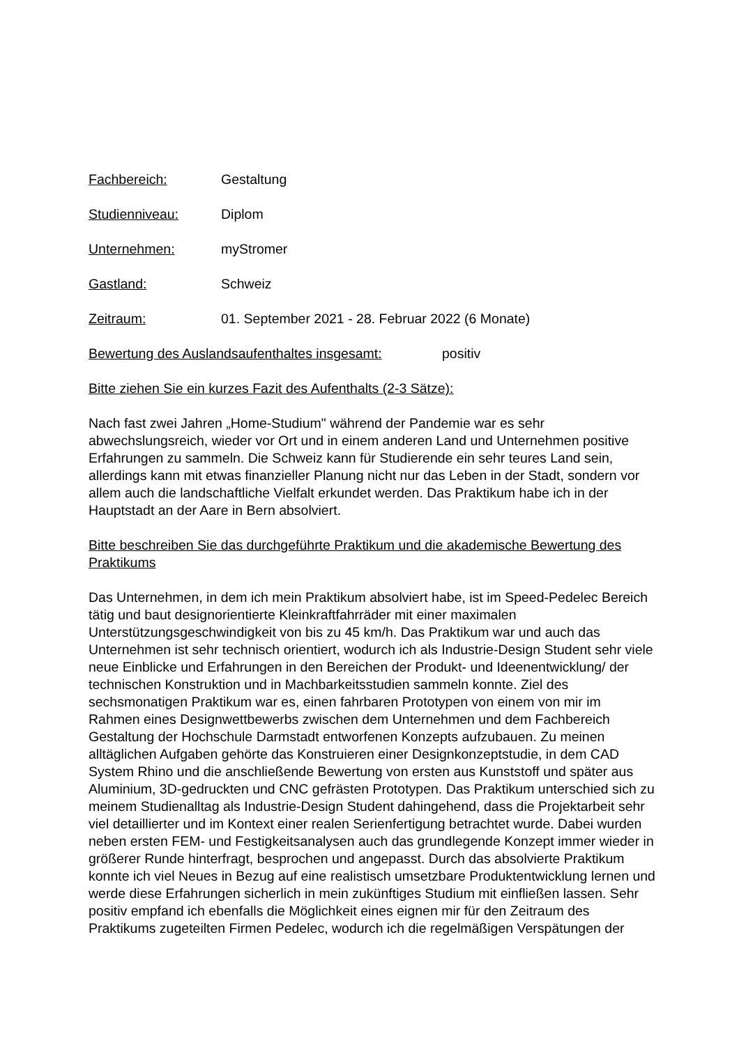Fachbereich: Gestaltung
Studienniveau: Diplom
Unternehmen: myStromer
Gastland: Schweiz
Zeitraum: 01. September 2021 - 28. Februar 2022 (6 Monate)
Bewertung des Auslandsaufenthaltes insgesamt: positiv
Bitte ziehen Sie ein kurzes Fazit des Aufenthalts (2-3 Sätze):
Nach fast zwei Jahren „Home-Studium" während der Pandemie war es sehr abwechslungsreich, wieder vor Ort und in einem anderen Land und Unternehmen positive Erfahrungen zu sammeln. Die Schweiz kann für Studierende ein sehr teures Land sein, allerdings kann mit etwas finanzieller Planung nicht nur das Leben in der Stadt, sondern vor allem auch die landschaftliche Vielfalt erkundet werden. Das Praktikum habe ich in der Hauptstadt an der Aare in Bern absolviert.
Bitte beschreiben Sie das durchgeführte Praktikum und die akademische Bewertung des Praktikums
Das Unternehmen, in dem ich mein Praktikum absolviert habe, ist im Speed-Pedelec Bereich tätig und baut designorientierte Kleinkraftfahrräder mit einer maximalen Unterstützungsgeschwindigkeit von bis zu 45 km/h. Das Praktikum war und auch das Unternehmen ist sehr technisch orientiert, wodurch ich als Industrie-Design Student sehr viele neue Einblicke und Erfahrungen in den Bereichen der Produkt- und Ideenentwicklung/ der technischen Konstruktion und in Machbarkeitsstudien sammeln konnte. Ziel des sechsmonatigen Praktikum war es, einen fahrbaren Prototypen von einem von mir im Rahmen eines Designwettbewerbs zwischen dem Unternehmen und dem Fachbereich Gestaltung der Hochschule Darmstadt entworfenen Konzepts aufzubauen. Zu meinen alltäglichen Aufgaben gehörte das Konstruieren einer Designkonzeptstudie, in dem CAD System Rhino und die anschließende Bewertung von ersten aus Kunststoff und später aus Aluminium, 3D-gedruckten und CNC gefrästen Prototypen. Das Praktikum unterschied sich zu meinem Studienalltag als Industrie-Design Student dahingehend, dass die Projektarbeit sehr viel detaillierter und im Kontext einer realen Serienfertigung betrachtet wurde. Dabei wurden neben ersten FEM- und Festigkeitsanalysen auch das grundlegende Konzept immer wieder in größerer Runde hinterfragt, besprochen und angepasst. Durch das absolvierte Praktikum konnte ich viel Neues in Bezug auf eine realistisch umsetzbare Produktentwicklung lernen und werde diese Erfahrungen sicherlich in mein zukünftiges Studium mit einfließen lassen. Sehr positiv empfand ich ebenfalls die Möglichkeit eines eignen mir für den Zeitraum des Praktikums zugeteilten Firmen Pedelec, wodurch ich die regelmäßigen Verspätungen der